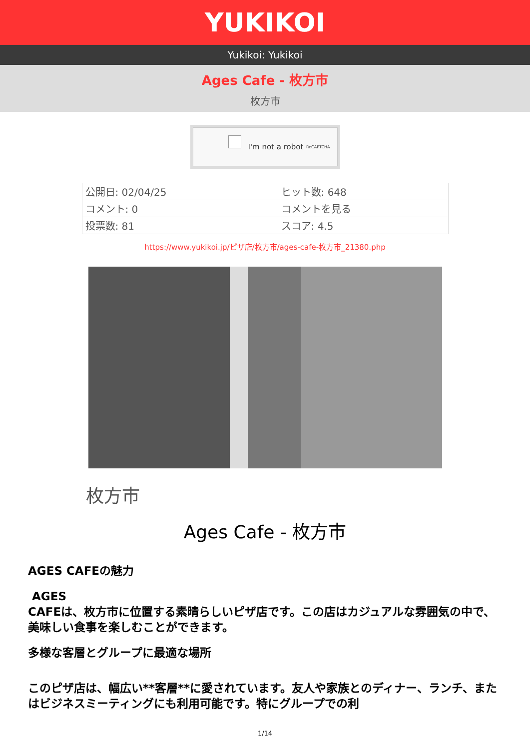YUKIKOI
Yukikoi: Yukikoi
Ages Cafe - 枚方市
枚方市
I'm not a robot ReCAPTCHA
| 公開日: 02/04/25 | ヒット数: 648 |
| コメント: 0 | コメントを見る |
| 投票数: 81 | スコア: 4.5 |
https://www.yukikoi.jp/ピザ店/枚方市/ages-cafe-枚方市_21380.php
枚方市
Ages Cafe - 枚方市
AGES CAFEの魅力
AGES
CAFEは、枚方市に位置する素晴らしいピザ店です。この店はカジュアルな雰囲気の中で、美味しい食事を楽しむことができます。
多様な客層とグループに最適な場所
このピザ店は、幅広い**客層**に愛されています。友人や家族とのディナー、ランチ、またはビジネスミーティングにも利用可能です。特にグループでの利
1/14